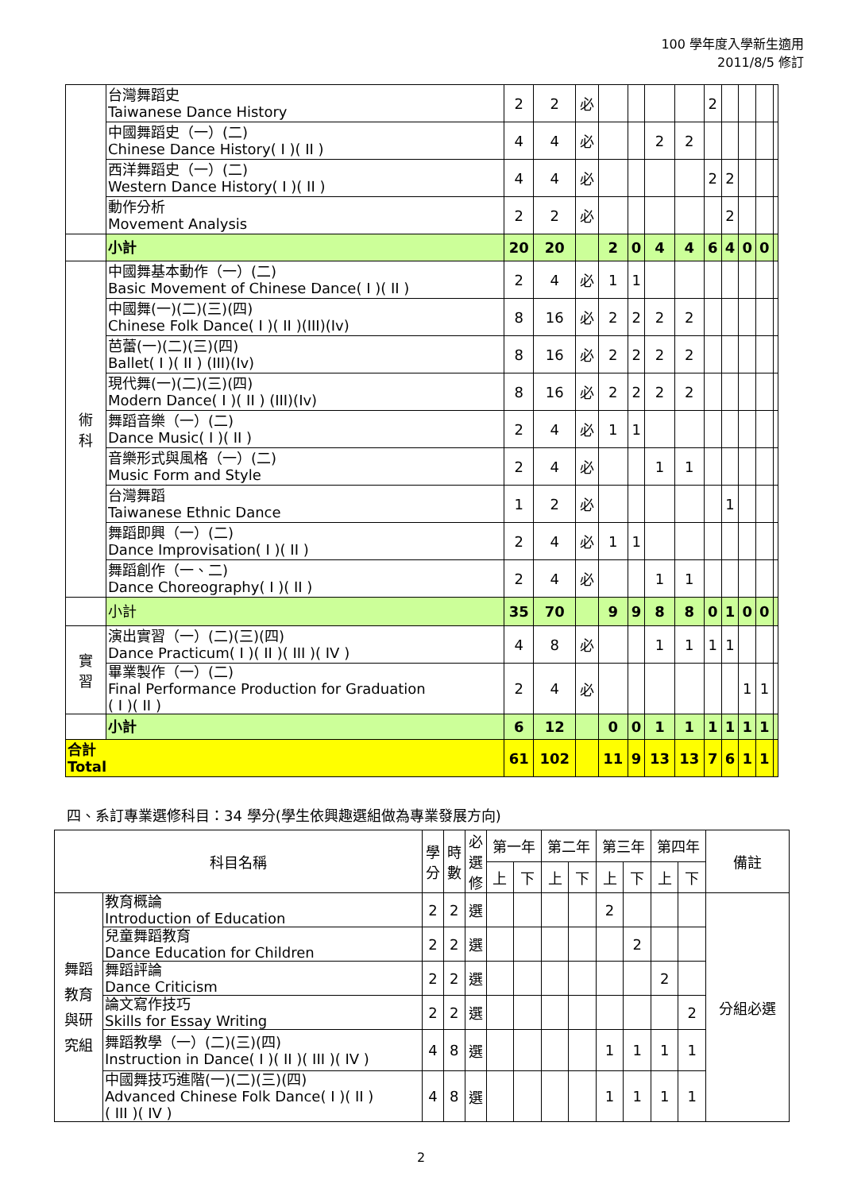100 學年度入學新生適用
2011/8/5 修訂
| | 台灣舞蹈史 Taiwanese Dance History | 2 | 2 | 必 | | | | | 2 | | | | |
| | 中國舞蹈史（一）(二) Chinese Dance History( I )( II ) | 4 | 4 | 必 | | | 2 | 2 | | | | | |
| | 西洋舞蹈史（一）(二) Western Dance History( I )( II ) | 4 | 4 | 必 | | | | | 2 | 2 | | | |
| | 動作分析 Movement Analysis | 2 | 2 | 必 | | | | | | 2 | | | |
| | 小計 | 20 | 20 | | 2 | 0 | 4 | 4 | 6 | 4 | 0 | 0 | |
| 術 科 | 中國舞基本動作（一）(二) Basic Movement of Chinese Dance( I )( II ) | 2 | 4 | 必 | 1 | 1 | | | | | | | |
| | 中國舞(一)(二)(三)(四) Chinese Folk Dance( I )( II )(III)(Iv) | 8 | 16 | 必 | 2 | 2 | 2 | 2 | | | | | |
| | 芭蕾(一)(二)(三)(四) Ballet( I )( II ) (III)(Iv) | 8 | 16 | 必 | 2 | 2 | 2 | 2 | | | | | |
| | 現代舞(一)(二)(三)(四) Modern Dance( I )( II ) (III)(Iv) | 8 | 16 | 必 | 2 | 2 | 2 | 2 | | | | | |
| | 舞蹈音樂（一）(二) Dance Music( I )( II ) | 2 | 4 | 必 | 1 | 1 | | | | | | | |
| | 音樂形式與風格（一）(二) Music Form and Style | 2 | 4 | 必 | | | 1 | 1 | | | | | |
| | 台灣舞蹈 Taiwanese Ethnic Dance | 1 | 2 | 必 | | | | | | 1 | | | |
| | 舞蹈即興（一）(二) Dance Improvisation( I )( II ) | 2 | 4 | 必 | 1 | 1 | | | | | | | |
| | 舞蹈創作（一、二) Dance Choreography( I )( II ) | 2 | 4 | 必 | | | 1 | 1 | | | | | |
| | 小計 | 35 | 70 | | 9 | 9 | 8 | 8 | 0 | 1 | 0 | 0 | |
| 實 習 | 演出實習（一）(二)(三)(四) Dance Practicum( I )( II )( III )( IV ) | 4 | 8 | 必 | | | 1 | 1 | 1 | 1 | | | |
| | 畢業製作（一）(二) Final Performance Production for Graduation ( I )( II ) | 2 | 4 | 必 | | | | | | | 1 | 1 | |
| | 小計 | 6 | 12 | | 0 | 0 | 1 | 1 | 1 | 1 | 1 | 1 | |
| 合計 Total | | 61 | 102 | | 11 | 9 | 13 | 13 | 7 | 6 | 1 | 1 | |
四、系訂專業選修科目：34 學分(學生依興趣選組做為專業發展方向)
| 科目名稱 | | 學 分 | 時 數 | 必 選 修 | 第一年 | | 第二年 | | 第三年 | | 第四年 | | 備註 |
| --- | --- | --- | --- | --- | --- | --- | --- | --- | --- | --- | --- | --- | --- |
| | | | | | 上 | 下 | 上 | 下 | 上 | 下 | 上 | 下 | |
| 舞蹈 教育 與研 究組 | 教育概論 Introduction of Education | 2 | 2 | 選 | | | | | 2 | | | | 分組必選 |
| | 兒童舞蹈教育 Dance Education for Children | 2 | 2 | 選 | | | | | | 2 | | | |
| | 舞蹈評論 Dance Criticism | 2 | 2 | 選 | | | | | | | 2 | | |
| | 論文寫作技巧 Skills for Essay Writing | 2 | 2 | 選 | | | | | | | | 2 | |
| | 舞蹈教學（一）(二)(三)(四) Instruction in Dance( I )( II )( III )( IV ) | 4 | 8 | 選 | | | | | 1 | 1 | 1 | 1 | |
| | 中國舞技巧進階(一)(二)(三)(四) Advanced Chinese Folk Dance( I )( II ) ( III )( IV ) | 4 | 8 | 選 | | | | | 1 | 1 | 1 | 1 | |
2